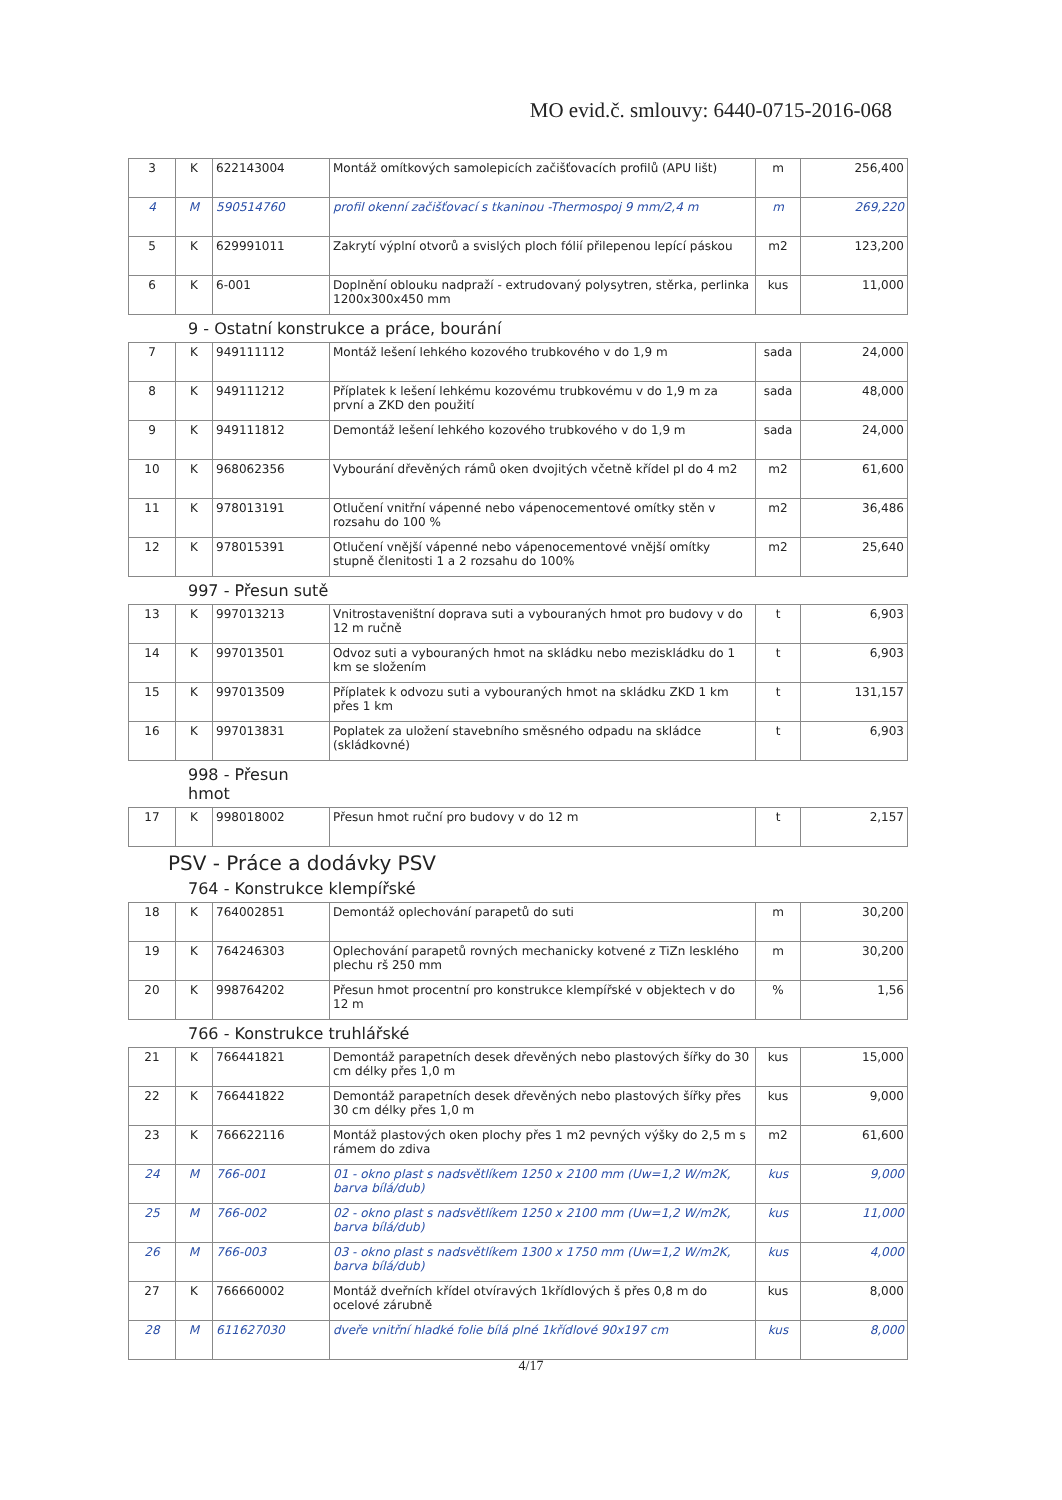MO evid.č. smlouvy: 6440-0715-2016-068
| 3 | K | 622143004 | Montáž omítkových samolepicích začišťovacích profilů (APU lišt) | m | 256,400 |
| 4 | M | 590514760 | profil okenní začišťovací s tkaninou -Thermospoj 9 mm/2,4 m | m | 269,220 |
| 5 | K | 629991011 | Zakrytí výplní otvorů a svislých ploch fólií přilepenou lepící páskou | m2 | 123,200 |
| 6 | K | 6-001 | Doplnění oblouku nadpraží - extrudovaný polysytren, stěrka, perlinka 1200x300x450 mm | kus | 11,000 |
9 - Ostatní konstrukce a práce, bourání
| 7 | K | 949111112 | Montáž lešení lehkého kozového trubkového v do 1,9 m | sada | 24,000 |
| 8 | K | 949111212 | Příplatek k lešení lehkému kozovému trubkovému v do 1,9 m za první a ZKD den použití | sada | 48,000 |
| 9 | K | 949111812 | Demontáž lešení lehkého kozového trubkového v do 1,9 m | sada | 24,000 |
| 10 | K | 968062356 | Vybourání dřevěných rámů oken dvojitých včetně křídel pl do 4 m2 | m2 | 61,600 |
| 11 | K | 978013191 | Otlučení vnitřní vápenné nebo vápenocementové omítky stěn v rozsahu do 100 % | m2 | 36,486 |
| 12 | K | 978015391 | Otlučení vnější vápenné nebo vápenocementové vnější omítky stupně členitosti 1 a 2 rozsahu do 100% | m2 | 25,640 |
997 - Přesun sutě
| 13 | K | 997013213 | Vnitrostaveništní doprava suti a vybouraných hmot pro budovy v do 12 m ručně | t | 6,903 |
| 14 | K | 997013501 | Odvoz suti a vybouraných hmot na skládku nebo meziskládku do 1 km se složením | t | 6,903 |
| 15 | K | 997013509 | Příplatek k odvozu suti a vybouraných hmot na skládku ZKD 1 km přes 1 km | t | 131,157 |
| 16 | K | 997013831 | Poplatek za uložení stavebního směsného odpadu na skládce (skládkovné) | t | 6,903 |
998 - Přesun
hmot
| 17 | K | 998018002 | Přesun hmot ruční pro budovy v do 12 m | t | 2,157 |
PSV - Práce a dodávky PSV
764 - Konstrukce klempířské
| 18 | K | 764002851 | Demontáž oplechování parapetů do suti | m | 30,200 |
| 19 | K | 764246303 | Oplechování parapetů rovných mechanicky kotvené z TiZn lesklého plechu rš 250 mm | m | 30,200 |
| 20 | K | 998764202 | Přesun hmot procentní pro konstrukce klempířské v objektech v do 12 m | % | 1,56 |
766 - Konstrukce truhlářské
| 21 | K | 766441821 | Demontáž parapetních desek dřevěných nebo plastových šířky do 30 cm délky přes 1,0 m | kus | 15,000 |
| 22 | K | 766441822 | Demontáž parapetních desek dřevěných nebo plastových šířky přes 30 cm délky přes 1,0 m | kus | 9,000 |
| 23 | K | 766622116 | Montáž plastových oken plochy přes 1 m2 pevných výšky do 2,5 m s rámem do zdiva | m2 | 61,600 |
| 24 | M | 766-001 | 01 - okno plast s nadsvětlíkem 1250 x 2100 mm (Uw=1,2 W/m2K, barva bílá/dub) | kus | 9,000 |
| 25 | M | 766-002 | 02 - okno plast s nadsvětlíkem 1250 x 2100 mm (Uw=1,2 W/m2K, barva bílá/dub) | kus | 11,000 |
| 26 | M | 766-003 | 03 - okno plast s nadsvětlíkem 1300 x 1750 mm (Uw=1,2 W/m2K, barva bílá/dub) | kus | 4,000 |
| 27 | K | 766660002 | Montáž dveřních křídel otvíravých 1křídlových š přes 0,8 m do ocelové zárubně | kus | 8,000 |
| 28 | M | 611627030 | dveře vnitřní hladké folie bílá plné 1křídlové 90x197 cm | kus | 8,000 |
4/17